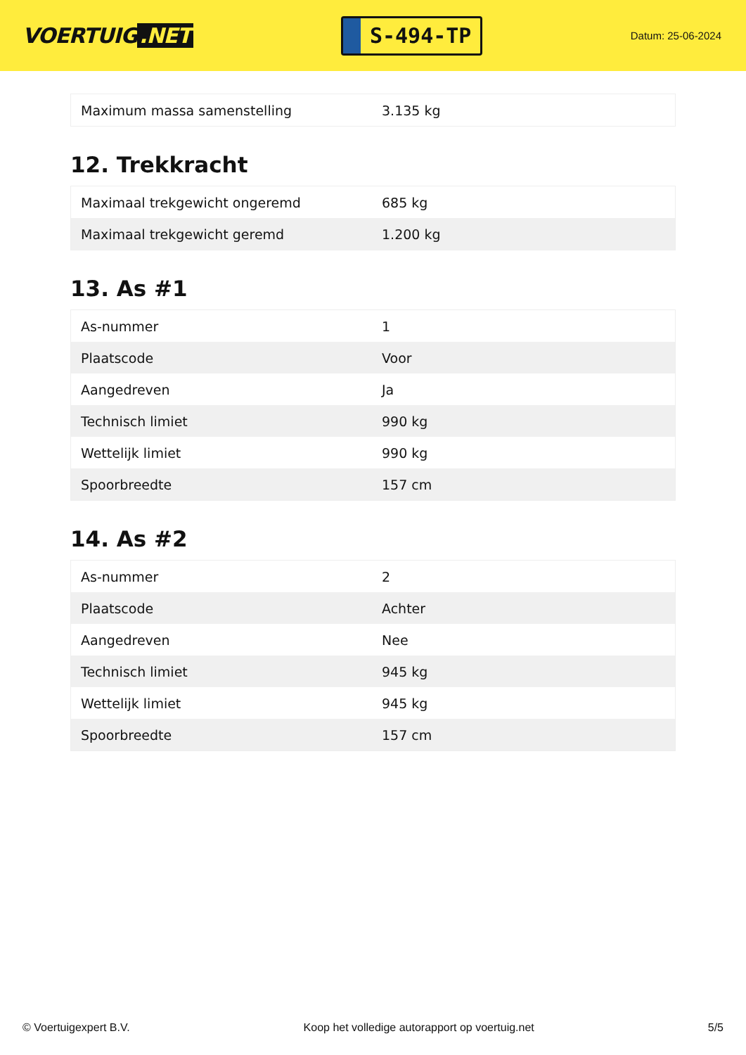VOERTUIG.NET
S-494-TP
Datum: 25-06-2024
| Maximum massa samenstelling | 3.135 kg |
12. Trekkracht
| Maximaal trekgewicht ongeremd | 685 kg |
| Maximaal trekgewicht geremd | 1.200 kg |
13. As #1
| As-nummer | 1 |
| Plaatscode | Voor |
| Aangedreven | Ja |
| Technisch limiet | 990 kg |
| Wettelijk limiet | 990 kg |
| Spoorbreedte | 157 cm |
14. As #2
| As-nummer | 2 |
| Plaatscode | Achter |
| Aangedreven | Nee |
| Technisch limiet | 945 kg |
| Wettelijk limiet | 945 kg |
| Spoorbreedte | 157 cm |
© Voertuigexpert B.V. Koop het volledige autorapport op voertuig.net 5/5